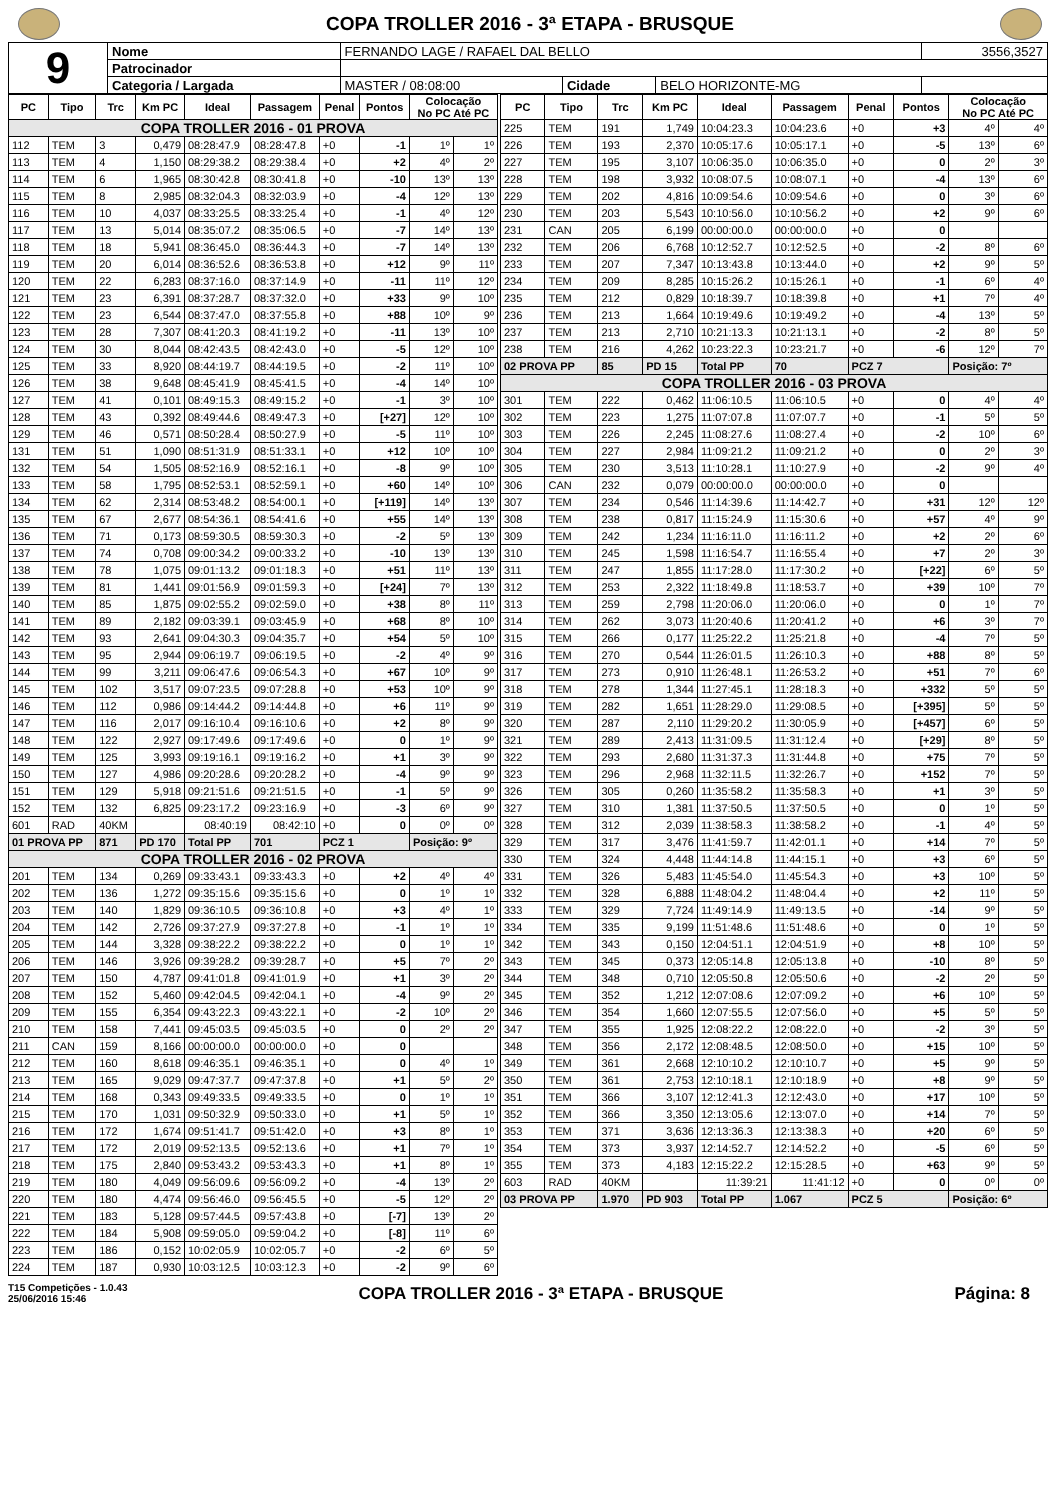COPA TROLLER 2016 - 3ª ETAPA - BRUSQUE
| 9 | Nome | FERNANDO LAGE / RAFAEL DAL BELLO | | | 3556,3527 |
| | Patrocinador | | | | |
| | Categoria / Largada | MASTER / 08:08:00 | Cidade | BELO HORIZONTE-MG | |
| PC | Tipo | Trc | Km PC | Ideal | Passagem | Penal | Pontos | Colocação No PC Até PC | |
| --- | --- | --- | --- | --- | --- | --- | --- | --- | --- |
| COPA TROLLER 2016 - 01 PROVA | | | | | | | | | |
| 112 | TEM | 3 | 0,479 | 08:28:47.9 | 08:28:47.8 | +0 | -1 | 1º | 1º |
| 113 | TEM | 4 | 1,150 | 08:29:38.2 | 08:29:38.4 | +0 | +2 | 4º | 2º |
| 114 | TEM | 6 | 1,965 | 08:30:42.8 | 08:30:41.8 | +0 | -10 | 13º | 13º |
| 115 | TEM | 8 | 2,985 | 08:32:04.3 | 08:32:03.9 | +0 | -4 | 12º | 13º |
| 116 | TEM | 10 | 4,037 | 08:33:25.5 | 08:33:25.4 | +0 | -1 | 4º | 12º |
| 117 | TEM | 13 | 5,014 | 08:35:07.2 | 08:35:06.5 | +0 | -7 | 14º | 13º |
| 118 | TEM | 18 | 5,941 | 08:36:45.0 | 08:36:44.3 | +0 | -7 | 14º | 13º |
| 119 | TEM | 20 | 6,014 | 08:36:52.6 | 08:36:53.8 | +0 | +12 | 9º | 11º |
| 120 | TEM | 22 | 6,283 | 08:37:16.0 | 08:37:14.9 | +0 | -11 | 11º | 12º |
| 121 | TEM | 23 | 6,391 | 08:37:28.7 | 08:37:32.0 | +0 | +33 | 9º | 10º |
| 122 | TEM | 23 | 6,544 | 08:37:47.0 | 08:37:55.8 | +0 | +88 | 10º | 9º |
| 123 | TEM | 28 | 7,307 | 08:41:20.3 | 08:41:19.2 | +0 | -11 | 13º | 10º |
| 124 | TEM | 30 | 8,044 | 08:42:43.5 | 08:42:43.0 | +0 | -5 | 12º | 10º |
| 125 | TEM | 33 | 8,920 | 08:44:19.7 | 08:44:19.5 | +0 | -2 | 11º | 10º |
| 126 | TEM | 38 | 9,648 | 08:45:41.9 | 08:45:41.5 | +0 | -4 | 14º | 10º |
| 127 | TEM | 41 | 0,101 | 08:49:15.3 | 08:49:15.2 | +0 | -1 | 3º | 10º |
| 128 | TEM | 43 | 0,392 | 08:49:44.6 | 08:49:47.3 | +0 | [+27] | 12º | 10º |
| 129 | TEM | 46 | 0,571 | 08:50:28.4 | 08:50:27.9 | +0 | -5 | 11º | 10º |
| 131 | TEM | 51 | 1,090 | 08:51:31.9 | 08:51:33.1 | +0 | +12 | 10º | 10º |
| 132 | TEM | 54 | 1,505 | 08:52:16.9 | 08:52:16.1 | +0 | -8 | 9º | 10º |
| 133 | TEM | 58 | 1,795 | 08:52:53.1 | 08:52:59.1 | +0 | +60 | 14º | 10º |
| 134 | TEM | 62 | 2,314 | 08:53:48.2 | 08:54:00.1 | +0 | [+119] | 14º | 13º |
| 135 | TEM | 67 | 2,677 | 08:54:36.1 | 08:54:41.6 | +0 | +55 | 14º | 13º |
| 136 | TEM | 71 | 0,173 | 08:59:30.5 | 08:59:30.3 | +0 | -2 | 5º | 13º |
| 137 | TEM | 74 | 0,708 | 09:00:34.2 | 09:00:33.2 | +0 | -10 | 13º | 13º |
| 138 | TEM | 78 | 1,075 | 09:01:13.2 | 09:01:18.3 | +0 | +51 | 11º | 13º |
| 139 | TEM | 81 | 1,441 | 09:01:56.9 | 09:01:59.3 | +0 | [+24] | 7º | 13º |
| 140 | TEM | 85 | 1,875 | 09:02:55.2 | 09:02:59.0 | +0 | +38 | 8º | 11º |
| 141 | TEM | 89 | 2,182 | 09:03:39.1 | 09:03:45.9 | +0 | +68 | 8º | 10º |
| 142 | TEM | 93 | 2,641 | 09:04:30.3 | 09:04:35.7 | +0 | +54 | 5º | 10º |
| 143 | TEM | 95 | 2,944 | 09:06:19.7 | 09:06:19.5 | +0 | -2 | 4º | 9º |
| 144 | TEM | 99 | 3,211 | 09:06:47.6 | 09:06:54.3 | +0 | +67 | 10º | 9º |
| 145 | TEM | 102 | 3,517 | 09:07:23.5 | 09:07:28.8 | +0 | +53 | 10º | 9º |
| 146 | TEM | 112 | 0,986 | 09:14:44.2 | 09:14:44.8 | +0 | +6 | 11º | 9º |
| 147 | TEM | 116 | 2,017 | 09:16:10.4 | 09:16:10.6 | +0 | +2 | 8º | 9º |
| 148 | TEM | 122 | 2,927 | 09:17:49.6 | 09:17:49.6 | +0 | 0 | 1º | 9º |
| 149 | TEM | 125 | 3,993 | 09:19:16.1 | 09:19:16.2 | +0 | +1 | 3º | 9º |
| 150 | TEM | 127 | 4,986 | 09:20:28.6 | 09:20:28.2 | +0 | -4 | 9º | 9º |
| 151 | TEM | 129 | 5,918 | 09:21:51.6 | 09:21:51.5 | +0 | -1 | 5º | 9º |
| 152 | TEM | 132 | 6,825 | 09:23:17.2 | 09:23:16.9 | +0 | -3 | 6º | 9º |
| 601 | RAD | 40KM | | 08:40:19 | 08:42:10 | +0 | 0 | 0º | 0º |
| 01 PROVA PP | | 871 | PD 170 | Total PP | 701 | PCZ 1 | | Posição: 9º | |
| COPA TROLLER 2016 - 02 PROVA | | | | | | | | | |
| 201 | TEM | 134 | 0,269 | 09:33:43.1 | 09:33:43.3 | +0 | +2 | 4º | 4º |
| 202 | TEM | 136 | 1,272 | 09:35:15.6 | 09:35:15.6 | +0 | 0 | 1º | 1º |
| 203 | TEM | 140 | 1,829 | 09:36:10.5 | 09:36:10.8 | +0 | +3 | 4º | 1º |
| 204 | TEM | 142 | 2,726 | 09:37:27.9 | 09:37:27.8 | +0 | -1 | 1º | 1º |
| 205 | TEM | 144 | 3,328 | 09:38:22.2 | 09:38:22.2 | +0 | 0 | 1º | 1º |
| 206 | TEM | 146 | 3,926 | 09:39:28.2 | 09:39:28.7 | +0 | +5 | 7º | 2º |
| 207 | TEM | 150 | 4,787 | 09:41:01.8 | 09:41:01.9 | +0 | +1 | 3º | 2º |
| 208 | TEM | 152 | 5,460 | 09:42:04.5 | 09:42:04.1 | +0 | -4 | 9º | 2º |
| 209 | TEM | 155 | 6,354 | 09:43:22.3 | 09:43:22.1 | +0 | -2 | 10º | 2º |
| 210 | TEM | 158 | 7,441 | 09:45:03.5 | 09:45:03.5 | +0 | 0 | 2º | 2º |
| 211 | CAN | 159 | 8,166 | 00:00:00.0 | 00:00:00.0 | +0 | 0 | | |
| 212 | TEM | 160 | 8,618 | 09:46:35.1 | 09:46:35.1 | +0 | 0 | 4º | 1º |
| 213 | TEM | 165 | 9,029 | 09:47:37.7 | 09:47:37.8 | +0 | +1 | 5º | 2º |
| 214 | TEM | 168 | 0,343 | 09:49:33.5 | 09:49:33.5 | +0 | 0 | 1º | 1º |
| 215 | TEM | 170 | 1,031 | 09:50:32.9 | 09:50:33.0 | +0 | +1 | 5º | 1º |
| 216 | TEM | 172 | 1,674 | 09:51:41.7 | 09:51:42.0 | +0 | +3 | 8º | 1º |
| 217 | TEM | 172 | 2,019 | 09:52:13.5 | 09:52:13.6 | +0 | +1 | 7º | 1º |
| 218 | TEM | 175 | 2,840 | 09:53:43.2 | 09:53:43.3 | +0 | +1 | 8º | 1º |
| 219 | TEM | 180 | 4,049 | 09:56:09.6 | 09:56:09.2 | +0 | -4 | 13º | 2º |
| 220 | TEM | 180 | 4,474 | 09:56:46.0 | 09:56:45.5 | +0 | -5 | 12º | 2º |
| 221 | TEM | 183 | 5,128 | 09:57:44.5 | 09:57:43.8 | +0 | [-7] | 13º | 2º |
| 222 | TEM | 184 | 5,908 | 09:59:05.0 | 09:59:04.2 | +0 | [-8] | 11º | 6º |
| 223 | TEM | 186 | 0,152 | 10:02:05.9 | 10:02:05.7 | +0 | -2 | 6º | 5º |
| 224 | TEM | 187 | 0,930 | 10:03:12.5 | 10:03:12.3 | +0 | -2 | 9º | 6º |
| PC | Tipo | Trc | Km PC | Ideal | Passagem | Penal | Pontos | Colocação No PC Até PC | |
| --- | --- | --- | --- | --- | --- | --- | --- | --- | --- |
| 225 | TEM | 191 | 1,749 | 10:04:23.3 | 10:04:23.6 | +0 | +3 | 4º | 4º |
| 226 | TEM | 193 | 2,370 | 10:05:17.6 | 10:05:17.1 | +0 | -5 | 13º | 6º |
| 227 | TEM | 195 | 3,107 | 10:06:35.0 | 10:06:35.0 | +0 | 0 | 2º | 3º |
| 228 | TEM | 198 | 3,932 | 10:08:07.5 | 10:08:07.1 | +0 | -4 | 13º | 6º |
| 229 | TEM | 202 | 4,816 | 10:09:54.6 | 10:09:54.6 | +0 | 0 | 3º | 6º |
| 230 | TEM | 203 | 5,543 | 10:10:56.0 | 10:10:56.2 | +0 | +2 | 9º | 6º |
| 231 | CAN | 205 | 6,199 | 00:00:00.0 | 00:00:00.0 | +0 | 0 | | |
| 232 | TEM | 206 | 6,768 | 10:12:52.7 | 10:12:52.5 | +0 | -2 | 8º | 6º |
| 233 | TEM | 207 | 7,347 | 10:13:43.8 | 10:13:44.0 | +0 | +2 | 9º | 5º |
| 234 | TEM | 209 | 8,285 | 10:15:26.2 | 10:15:26.1 | +0 | -1 | 6º | 4º |
| 235 | TEM | 212 | 0,829 | 10:18:39.7 | 10:18:39.8 | +0 | +1 | 7º | 4º |
| 236 | TEM | 213 | 1,664 | 10:19:49.6 | 10:19:49.2 | +0 | -4 | 13º | 5º |
| 237 | TEM | 213 | 2,710 | 10:21:13.3 | 10:21:13.1 | +0 | -2 | 8º | 5º |
| 238 | TEM | 216 | 4,262 | 10:23:22.3 | 10:23:21.7 | +0 | -6 | 12º | 7º |
| 02 PROVA PP | | 85 | PD 15 | Total PP | 70 | PCZ 7 | | Posição: 7º | |
| COPA TROLLER 2016 - 03 PROVA | | | | | | | | | |
| 301 | TEM | 222 | 0,462 | 11:06:10.5 | 11:06:10.5 | +0 | 0 | 4º | 4º |
| 302 | TEM | 223 | 1,275 | 11:07:07.8 | 11:07:07.7 | +0 | -1 | 5º | 5º |
| 303 | TEM | 226 | 2,245 | 11:08:27.6 | 11:08:27.4 | +0 | -2 | 10º | 6º |
| 304 | TEM | 227 | 2,984 | 11:09:21.2 | 11:09:21.2 | +0 | 0 | 2º | 3º |
| 305 | TEM | 230 | 3,513 | 11:10:28.1 | 11:10:27.9 | +0 | -2 | 9º | 4º |
| 306 | CAN | 232 | 0,079 | 00:00:00.0 | 00:00:00.0 | +0 | 0 | | |
| 307 | TEM | 234 | 0,546 | 11:14:39.6 | 11:14:42.7 | +0 | +31 | 12º | 12º |
| 308 | TEM | 238 | 0,817 | 11:15:24.9 | 11:15:30.6 | +0 | +57 | 4º | 9º |
| 309 | TEM | 242 | 1,234 | 11:16:11.0 | 11:16:11.2 | +0 | +2 | 2º | 6º |
| 310 | TEM | 245 | 1,598 | 11:16:54.7 | 11:16:55.4 | +0 | +7 | 2º | 3º |
| 311 | TEM | 247 | 1,855 | 11:17:28.0 | 11:17:30.2 | +0 | [+22] | 6º | 5º |
| 312 | TEM | 253 | 2,322 | 11:18:49.8 | 11:18:53.7 | +0 | +39 | 10º | 7º |
| 313 | TEM | 259 | 2,798 | 11:20:06.0 | 11:20:06.0 | +0 | 0 | 1º | 7º |
| 314 | TEM | 262 | 3,073 | 11:20:40.6 | 11:20:41.2 | +0 | +6 | 3º | 7º |
| 315 | TEM | 266 | 0,177 | 11:25:22.2 | 11:25:21.8 | +0 | -4 | 7º | 5º |
| 316 | TEM | 270 | 0,544 | 11:26:01.5 | 11:26:10.3 | +0 | +88 | 8º | 5º |
| 317 | TEM | 273 | 0,910 | 11:26:48.1 | 11:26:53.2 | +0 | +51 | 7º | 6º |
| 318 | TEM | 278 | 1,344 | 11:27:45.1 | 11:28:18.3 | +0 | +332 | 5º | 5º |
| 319 | TEM | 282 | 1,651 | 11:28:29.0 | 11:29:08.5 | +0 | [+395] | 5º | 5º |
| 320 | TEM | 287 | 2,110 | 11:29:20.2 | 11:30:05.9 | +0 | [+457] | 6º | 5º |
| 321 | TEM | 289 | 2,413 | 11:31:09.5 | 11:31:12.4 | +0 | [+29] | 8º | 5º |
| 322 | TEM | 293 | 2,680 | 11:31:37.3 | 11:31:44.8 | +0 | +75 | 7º | 5º |
| 323 | TEM | 296 | 2,968 | 11:32:11.5 | 11:32:26.7 | +0 | +152 | 7º | 5º |
| 326 | TEM | 305 | 0,260 | 11:35:58.2 | 11:35:58.3 | +0 | +1 | 3º | 5º |
| 327 | TEM | 310 | 1,381 | 11:37:50.5 | 11:37:50.5 | +0 | 0 | 1º | 5º |
| 328 | TEM | 312 | 2,039 | 11:38:58.3 | 11:38:58.2 | +0 | -1 | 4º | 5º |
| 329 | TEM | 317 | 3,476 | 11:41:59.7 | 11:42:01.1 | +0 | +14 | 7º | 5º |
| 330 | TEM | 324 | 4,448 | 11:44:14.8 | 11:44:15.1 | +0 | +3 | 6º | 5º |
| 331 | TEM | 326 | 5,483 | 11:45:54.0 | 11:45:54.3 | +0 | +3 | 10º | 5º |
| 332 | TEM | 328 | 6,888 | 11:48:04.2 | 11:48:04.4 | +0 | +2 | 11º | 5º |
| 333 | TEM | 329 | 7,724 | 11:49:14.9 | 11:49:13.5 | +0 | -14 | 9º | 5º |
| 334 | TEM | 335 | 9,199 | 11:51:48.6 | 11:51:48.6 | +0 | 0 | 1º | 5º |
| 342 | TEM | 343 | 0,150 | 12:04:51.1 | 12:04:51.9 | +0 | +8 | 10º | 5º |
| 343 | TEM | 345 | 0,373 | 12:05:14.8 | 12:05:13.8 | +0 | -10 | 8º | 5º |
| 344 | TEM | 348 | 0,710 | 12:05:50.8 | 12:05:50.6 | +0 | -2 | 2º | 5º |
| 345 | TEM | 352 | 1,212 | 12:07:08.6 | 12:07:09.2 | +0 | +6 | 10º | 5º |
| 346 | TEM | 354 | 1,660 | 12:07:55.5 | 12:07:56.0 | +0 | +5 | 5º | 5º |
| 347 | TEM | 355 | 1,925 | 12:08:22.2 | 12:08:22.0 | +0 | -2 | 3º | 5º |
| 348 | TEM | 356 | 2,172 | 12:08:48.5 | 12:08:50.0 | +0 | +15 | 10º | 5º |
| 349 | TEM | 361 | 2,668 | 12:10:10.2 | 12:10:10.7 | +0 | +5 | 9º | 5º |
| 350 | TEM | 361 | 2,753 | 12:10:18.1 | 12:10:18.9 | +0 | +8 | 9º | 5º |
| 351 | TEM | 366 | 3,107 | 12:12:41.3 | 12:12:43.0 | +0 | +17 | 10º | 5º |
| 352 | TEM | 366 | 3,350 | 12:13:05.6 | 12:13:07.0 | +0 | +14 | 7º | 5º |
| 353 | TEM | 371 | 3,636 | 12:13:36.3 | 12:13:38.3 | +0 | +20 | 6º | 5º |
| 354 | TEM | 373 | 3,937 | 12:14:52.7 | 12:14:52.2 | +0 | -5 | 6º | 5º |
| 355 | TEM | 373 | 4,183 | 12:15:22.2 | 12:15:28.5 | +0 | +63 | 9º | 5º |
| 603 | RAD | 40KM | | 11:39:21 | 11:41:12 | +0 | 0 | 0º | 0º |
| 03 PROVA PP | | 1.970 | PD 903 | Total PP | 1.067 | PCZ 5 | | Posição: 6º | |
T15 Competições - 1.0.43
25/06/2016 15:46
COPA TROLLER 2016 - 3ª ETAPA - BRUSQUE
Página: 8